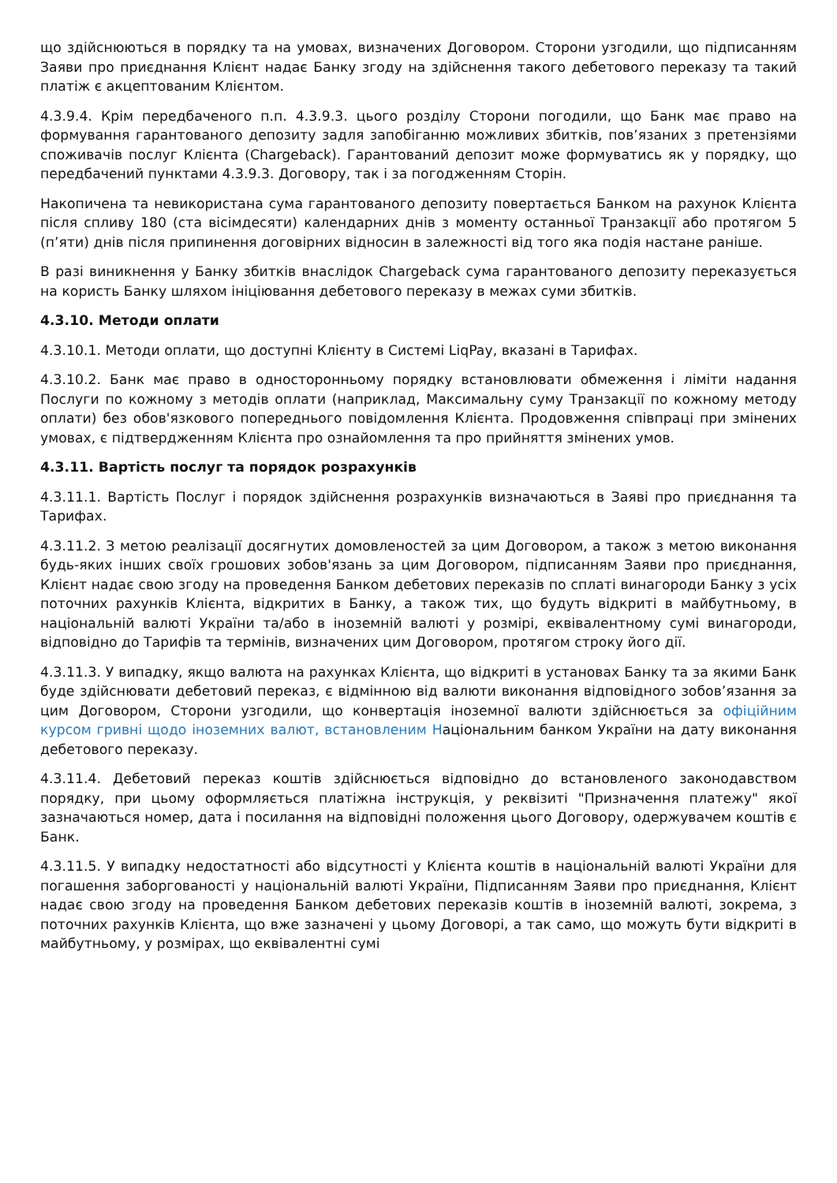що здійснюються в порядку та на умовах, визначених Договором. Сторони узгодили, що підписанням Заяви про приєднання Клієнт надає Банку згоду на здійснення такого дебетового переказу та такий платіж є акцептованим Клієнтом.
4.3.9.4. Крім передбаченого п.п. 4.3.9.3. цього розділу Сторони погодили, що Банк має право на формування гарантованого депозиту задля запобіганню можливих збитків, пов’язаних з претензіями споживачів послуг Клієнта (Chargeback). Гарантований депозит може формуватись як у порядку, що передбачений пунктами 4.3.9.3. Договору, так і за погодженням Сторін.
Накопичена та невикористана сума гарантованого депозиту повертається Банком на рахунок Клієнта після спливу 180 (ста вісімдесяти) календарних днів з моменту останньої Транзакції або протягом 5 (п’яти) днів після припинення договірних відносин в залежності від того яка подія настане раніше.
В разі виникнення у Банку збитків внаслідок Chargeback сума гарантованого депозиту переказується на користь Банку шляхом ініціювання дебетового переказу в межах суми збитків.
4.3.10. Методи оплати
4.3.10.1. Методи оплати, що доступні Клієнту в Системі LiqPay, вказані в Тарифах.
4.3.10.2. Банк має право в односторонньому порядку встановлювати обмеження і ліміти надання Послуги по кожному з методів оплати (наприклад, Максимальну суму Транзакції по кожному методу оплати) без обов'язкового попереднього повідомлення Клієнта. Продовження співпраці при змінених умовах, є підтвердженням Клієнта про ознайомлення та про прийняття змінених умов.
4.3.11. Вартість послуг та порядок розрахунків
4.3.11.1. Вартість Послуг і порядок здійснення розрахунків визначаються в Заяві про приєднання та Тарифах.
4.3.11.2. З метою реалізації досягнутих домовленостей за цим Договором, а також з метою виконання будь-яких інших своїх грошових зобов'язань за цим Договором, підписанням Заяви про приєднання, Клієнт надає свою згоду на проведення Банком дебетових переказів по сплаті винагороди Банку з усіх поточних рахунків Клієнта, відкритих в Банку, а також тих, що будуть відкриті в майбутньому, в національній валюті України та/або в іноземній валюті у розмірі, еквівалентному сумі винагороди, відповідно до Тарифів та термінів, визначених цим Договором, протягом строку його дії.
4.3.11.3. У випадку, якщо валюта на рахунках Клієнта, що відкриті в установах Банку та за якими Банк буде здійснювати дебетовий переказ, є відмінною від валюти виконання відповідного зобов’язання за цим Договором, Сторони узгодили, що конвертація іноземної валюти здійснюється за офіційним курсом гривні щодо іноземних валют, встановленим Національним банком України на дату виконання дебетового переказу.
4.3.11.4. Дебетовий переказ коштів здійснюється відповідно до встановленого законодавством порядку, при цьому оформляється платіжна інструкція, у реквізиті "Призначення платежу" якої зазначаються номер, дата і посилання на відповідні положення цього Договору, одержувачем коштів є Банк.
4.3.11.5. У випадку недостатності або відсутності у Клієнта коштів в національній валюті України для погашення заборгованості у національній валюті України, Підписанням Заяви про приєднання, Клієнт надає свою згоду на проведення Банком дебетових переказів коштів в іноземній валюті, зокрема, з поточних рахунків Клієнта, що вже зазначені у цьому Договорі, а так само, що можуть бути відкриті в майбутньому, у розмірах, що еквівалентні сумі